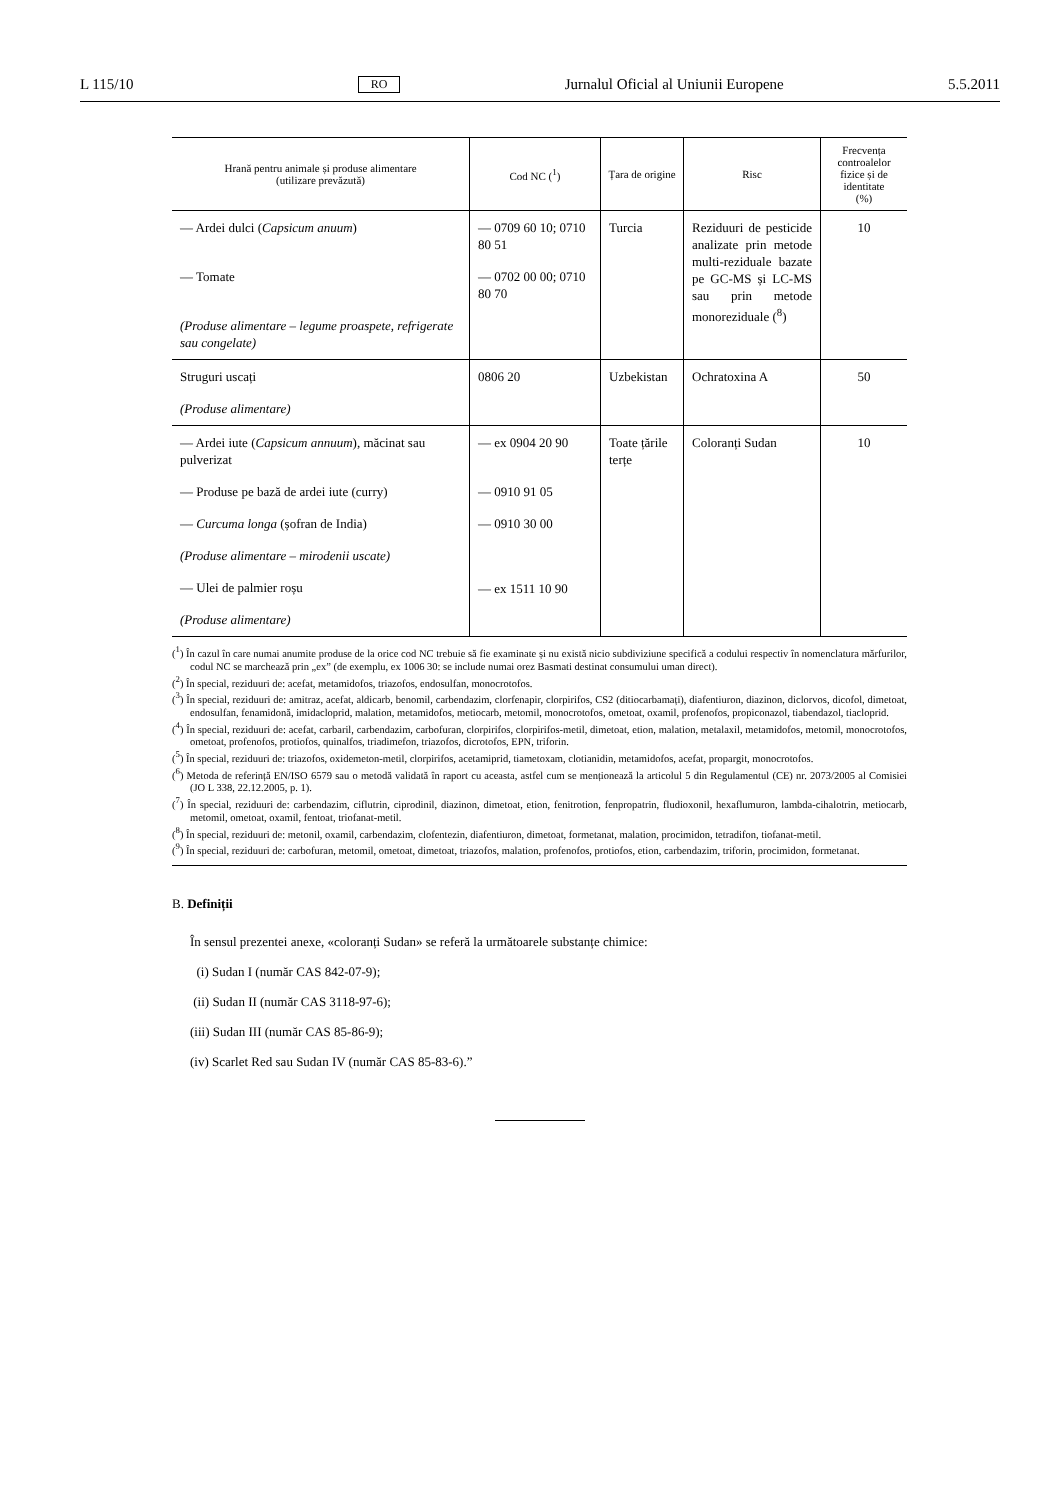L 115/10 RO Jurnalul Oficial al Uniunii Europene 5.5.2011
| Hrană pentru animale și produse alimentare (utilizare prevăzută) | Cod NC (<sup>1</sup>) | Țara de origine | Risc | Frecvența controalelor fizice și de identitate (%) |
| --- | --- | --- | --- | --- |
| — Ardei dulci ( Capsicum anuum ) — Tomate (Produse alimentare – legume proaspete, refrigerate sau congelate) | — 0709 60 10; 0710 80 51 — 0702 00 00; 0710 80 70 | Turcia | Reziduuri de pesticide analizate prin metode multi-reziduale bazate pe GC-MS și LC-MS sau prin metode monoreziduale (<sup>8</sup>) | 10 |
| Struguri uscați (Produse alimentare) | 0806 20 | Uzbekistan | Ochratoxina A | 50 |
| — Ardei iute ( Capsicum annuum ), măcinat sau pulverizat — Produse pe bază de ardei iute (curry) — Curcuma longa (șofran de India) (Produse alimentare – mirodenii uscate) — Ulei de palmier roșu (Produse alimentare) | — ex 0904 20 90 — 0910 91 05 — 0910 30 00 — ex 1511 10 90 | Toate țările terțe | Coloranți Sudan | 10 |
(<sup>1</sup>) În cazul în care numai anumite produse de la orice cod NC trebuie să fie examinate și nu există nicio subdiviziune specifică a codului respectiv în nomenclatura mărfurilor, codul NC se marchează prin „ex” (de exemplu, ex 1006 30: se include numai orez Basmati destinat consumului uman direct).
(<sup>2</sup>) În special, reziduuri de: acefat, metamidofos, triazofos, endosulfan, monocrotofos.
(<sup>3</sup>) În special, reziduuri de: amitraz, acefat, aldicarb, benomil, carbendazim, clorfenapir, clorpirifos, CS2 (ditiocarbamați), diafentiuron, diazinon, diclorvos, dicofol, dimetoat, endosulfan, fenamidonă, imidacloprid, malation, metamidofos, metiocarb, metomil, monocrotofos, ometoat, oxamil, profenofos, propiconazol, tiabendazol, tiacloprid.
(<sup>4</sup>) În special, reziduuri de: acefat, carbaril, carbendazim, carbofuran, clorpirifos, clorpirifos-metil, dimetoat, etion, malation, metalaxil, metamidofos, metomil, monocrotofos, ometoat, profenofos, protiofos, quinalfos, triadimefon, triazofos, dicrotofos, EPN, triforin.
(<sup>5</sup>) În special, reziduuri de: triazofos, oxidemeton-metil, clorpirifos, acetamiprid, tiametoxam, clotianidin, metamidofos, acefat, propargit, monocrotofos.
(<sup>6</sup>) Metoda de referință EN/ISO 6579 sau o metodă validată în raport cu aceasta, astfel cum se menționează la articolul 5 din Regulamentul (CE) nr. 2073/2005 al Comisiei (JO L 338, 22.12.2005, p. 1).
(<sup>7</sup>) În special, reziduuri de: carbendazim, ciflutrin, ciprodinil, diazinon, dimetoat, etion, fenitrotion, fenpropatrin, fludioxonil, hexaflumuron, lambda-cihalotrin, metiocarb, metomil, ometoat, oxamil, fentoat, triofanat-metil.
(<sup>8</sup>) În special, reziduuri de: metonil, oxamil, carbendazim, clofentezin, diafentiuron, dimetoat, formetanat, malation, procimidon, tetradifon, tiofanat-metil.
(<sup>9</sup>) În special, reziduuri de: carbofuran, metomil, ometoat, dimetoat, triazofos, malation, profenofos, protiofos, etion, carbendazim, triforin, procimidon, formetanat.
B. Definiții
În sensul prezentei anexe, «coloranți Sudan» se referă la următoarele substanțe chimice:
(i) Sudan I (număr CAS 842-07-9);
(ii) Sudan II (număr CAS 3118-97-6);
(iii) Sudan III (număr CAS 85-86-9);
(iv) Scarlet Red sau Sudan IV (număr CAS 85-83-6).”